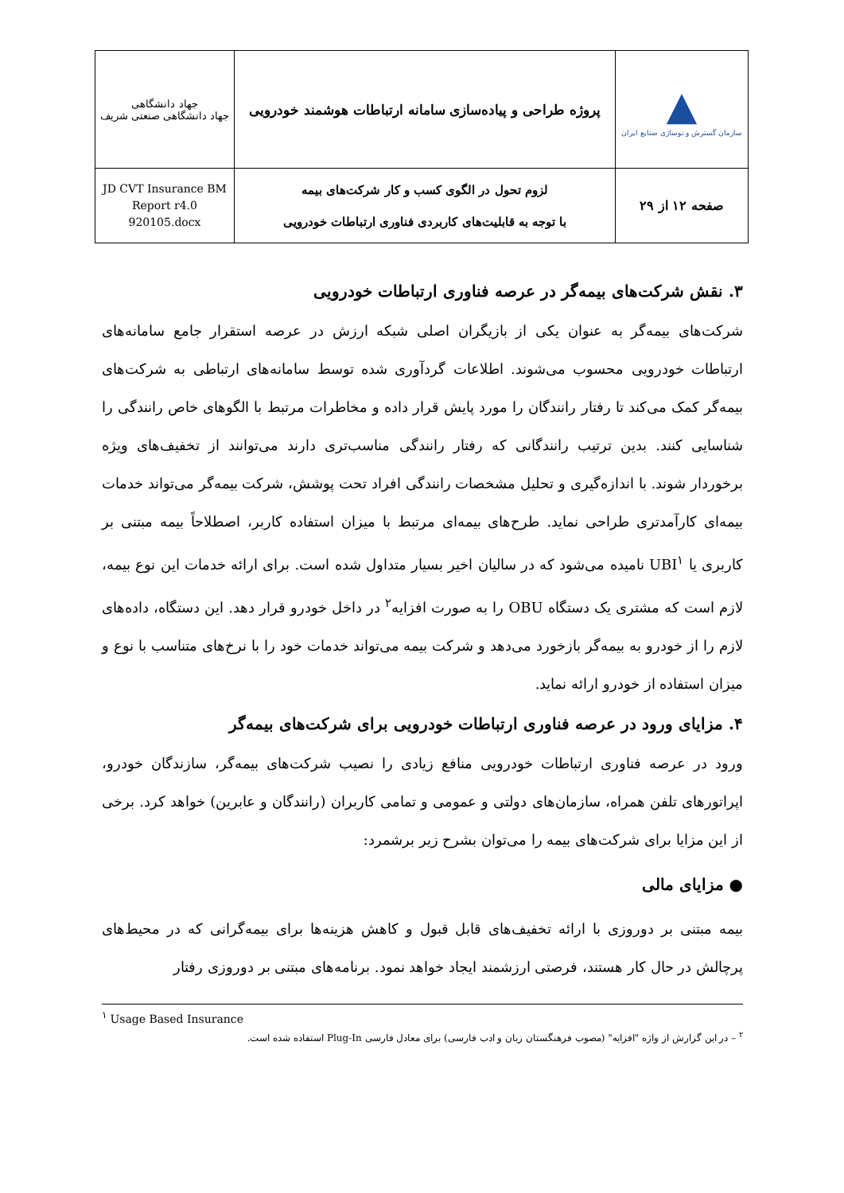| جهاد دانشگاهی جهاد دانشگاهی صنعتی شریف | پروژه طراحی و پیاده‌سازی سامانه ارتباطات هوشمند خودرویی | ▲ سازمان گسترش و نوسازی صنایع ایران |
| JD CVT Insurance BM Report r4.0 920105.docx | لزوم تحول در الگوی کسب و کار شرکت‌های بیمه با توجه به قابلیت‌های کاربردی فناوری ارتباطات خودرویی | صفحه ۱۲ از ۲۹ |
۳. نقش شرکت‌های بیمه‌گر در عرصه فناوری ارتباطات خودرویی
شرکت‌های بیمه‌گر به عنوان یکی از بازیگران اصلی شبکه ارزش در عرصه استقرار جامع سامانه‌های ارتباطات خودرویی محسوب می‌شوند. اطلاعات گردآوری شده توسط سامانه‌های ارتباطی به شرکت‌های بیمه‌گر کمک می‌کند تا رفتار رانندگان را مورد پایش قرار داده و مخاطرات مرتبط با الگوهای خاص رانندگی را شناسایی کنند. بدین ترتیب رانندگانی که رفتار رانندگی مناسب‌تری دارند می‌توانند از تخفیف‌های ویژه برخوردار شوند. با اندازه‌گیری و تحلیل مشخصات رانندگی افراد تحت پوشش، شرکت بیمه‌گر می‌تواند خدمات بیمه‌ای کارآمدتری طراحی نماید. طرح‌های بیمه‌ای مرتبط با میزان استفاده کاربر، اصطلاحاً بیمه مبتنی بر کاربری یا UBI<sup>۱</sup> نامیده می‌شود که در سالیان اخیر بسیار متداول شده است. برای ارائه خدمات این نوع بیمه، لازم است که مشتری یک دستگاه OBU را به صورت افزایه<sup>۲</sup> در داخل خودرو قرار دهد. این دستگاه، داده‌های لازم را از خودرو به بیمه‌گر بازخورد می‌دهد و شرکت بیمه می‌تواند خدمات خود را با نرخ‌های متناسب با نوع و میزان استفاده از خودرو ارائه نماید.
۴. مزایای ورود در عرصه فناوری ارتباطات خودرویی برای شرکت‌های بیمه‌گر
ورود در عرصه فناوری ارتباطات خودرویی منافع زیادی را نصیب شرکت‌های بیمه‌گر، سازندگان خودرو، اپراتورهای تلفن همراه، سازمان‌های دولتی و عمومی و تمامی کاربران (رانندگان و عابرین) خواهد کرد. برخی از این مزایا برای شرکت‌های بیمه را می‌توان بشرح زیر برشمرد:
● مزایای مالی
بیمه مبتنی بر دوروزی با ارائه تخفیف‌های قابل قبول و کاهش هزینه‌ها برای بیمه‌گرانی که در محیط‌های پرچالش در حال کار هستند، فرصتی ارزشمند ایجاد خواهد نمود. برنامه‌های مبتنی بر دوروزی رفتار
<sup>۱</sup> Usage Based Insurance
<sup>۲</sup> – در این گزارش از واژه "افزایه" (مصوب فرهنگستان زبان و ادب فارسی) برای معادل فارسی Plug-In استفاده شده است.